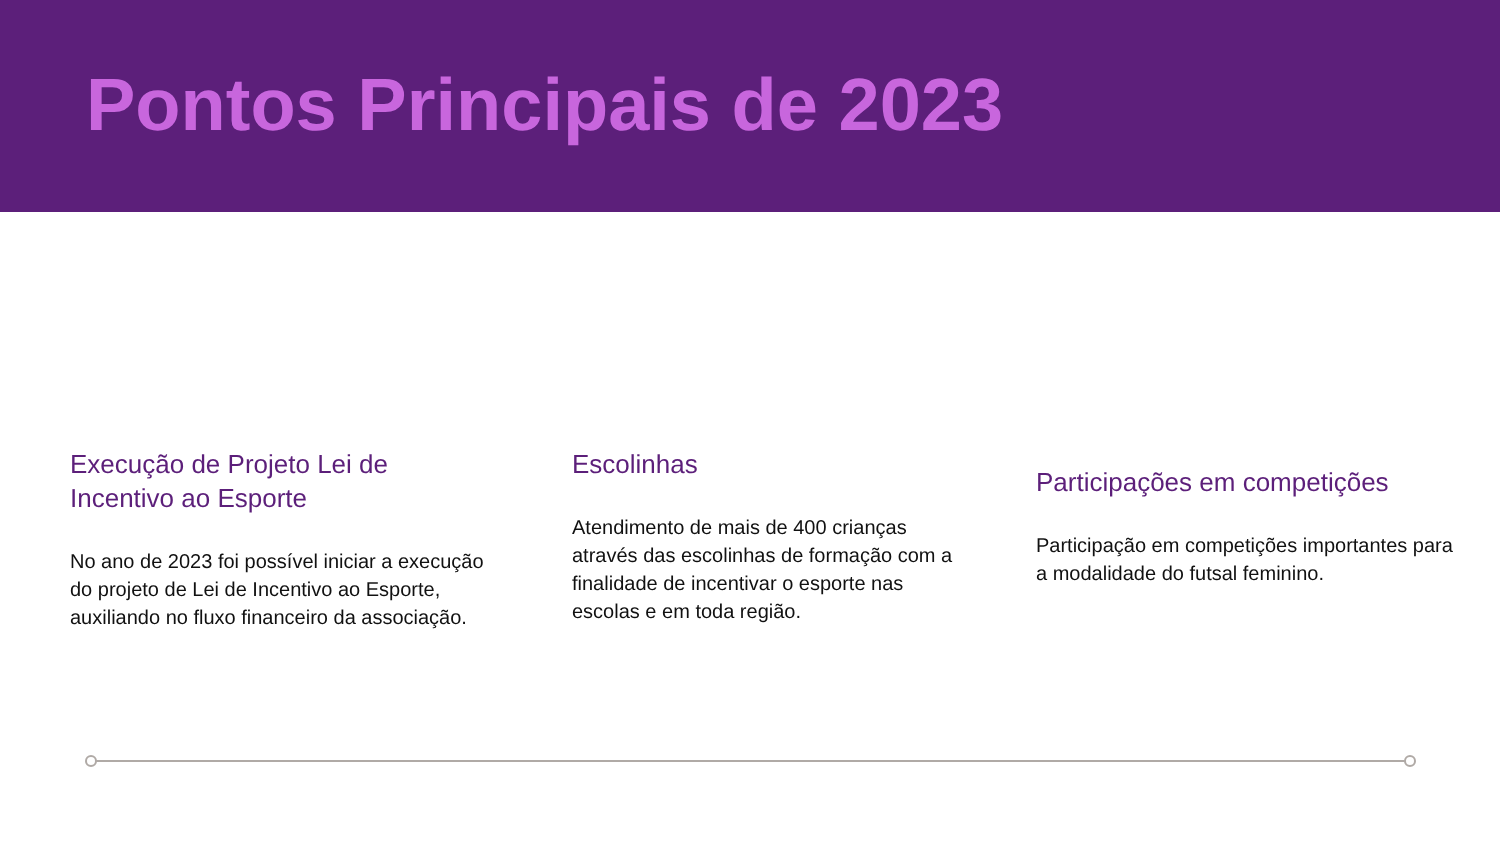Pontos Principais de 2023
Execução de Projeto Lei de Incentivo ao Esporte
No ano de 2023 foi possível iniciar a execução do projeto de Lei de Incentivo ao Esporte, auxiliando no fluxo financeiro da associação.
Escolinhas
Atendimento de mais de 400 crianças através das escolinhas de formação com a finalidade de incentivar o esporte nas escolas e em toda região.
Participações em competições
Participação em competições importantes para a modalidade do futsal feminino.